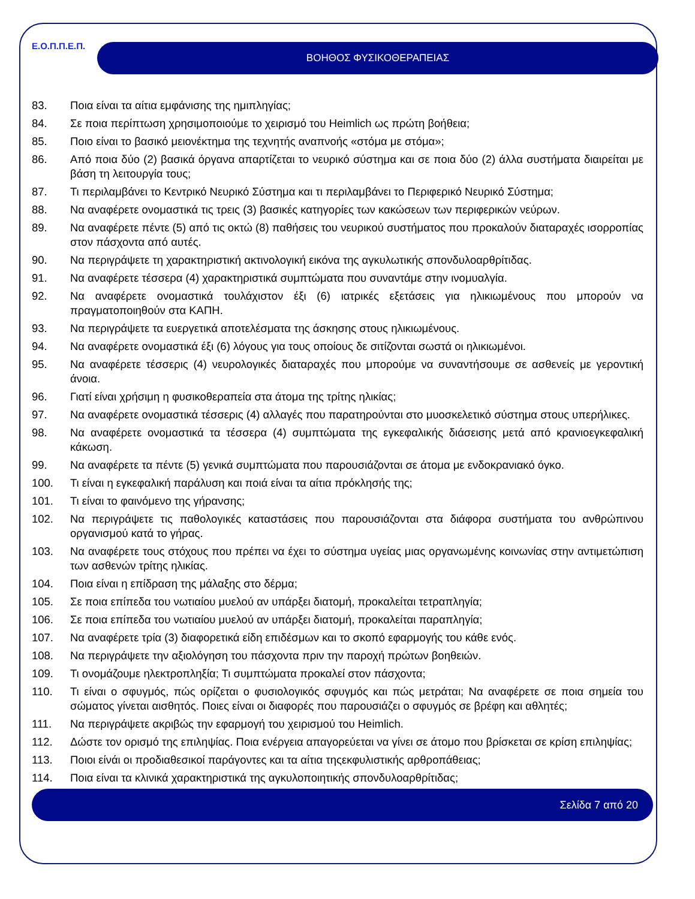Ε.Ο.Π.Π.Ε.Π.
ΒΟΗΘΟΣ ΦΥΣΙΚΟΘΕΡΑΠΕΙΑΣ
83. Ποια είναι τα αίτια εμφάνισης της ημιπληγίας;
84. Σε ποια περίπτωση χρησιμοποιούμε το χειρισμό του Heimlich ως πρώτη βοήθεια;
85. Ποιο είναι το βασικό μειονέκτημα της τεχνητής αναπνοής «στόμα με στόμα»;
86. Από ποια δύο (2) βασικά όργανα απαρτίζεται το νευρικό σύστημα και σε ποια δύο (2) άλλα συστήματα διαιρείται με βάση τη λειτουργία τους;
87. Τι περιλαμβάνει το Κεντρικό Νευρικό Σύστημα και τι περιλαμβάνει το Περιφερικό Νευρικό Σύστημα;
88. Να αναφέρετε ονομαστικά τις τρεις (3) βασικές κατηγορίες των κακώσεων των περιφερικών νεύρων.
89. Να αναφέρετε πέντε (5) από τις οκτώ (8) παθήσεις του νευρικού συστήματος που προκαλούν διαταραχές ισορροπίας στον πάσχοντα από αυτές.
90. Να περιγράψετε τη χαρακτηριστική ακτινολογική εικόνα της αγκυλωτικής σπονδυλοαρθρίτιδας.
91. Να αναφέρετε τέσσερα (4) χαρακτηριστικά συμπτώματα που συναντάμε στην ινομυαλγία.
92. Να αναφέρετε ονομαστικά τουλάχιστον έξι (6) ιατρικές εξετάσεις για ηλικιωμένους που μπορούν να πραγματοποιηθούν στα ΚΑΠΗ.
93. Να περιγράψετε τα ευεργετικά αποτελέσματα της άσκησης στους ηλικιωμένους.
94. Να αναφέρετε ονομαστικά έξι (6) λόγους για τους οποίους δε σιτίζονται σωστά οι ηλικιωμένοι.
95. Να αναφέρετε τέσσερις (4) νευρολογικές διαταραχές που μπορούμε να συναντήσουμε σε ασθενείς με γεροντική άνοια.
96. Γιατί είναι χρήσιμη η φυσικοθεραπεία στα άτομα της τρίτης ηλικίας;
97. Να αναφέρετε ονομαστικά τέσσερις (4) αλλαγές που παρατηρούνται στο μυοσκελετικό σύστημα στους υπερήλικες.
98. Να αναφέρετε ονομαστικά τα τέσσερα (4) συμπτώματα της εγκεφαλικής διάσεισης μετά από κρανιοεγκεφαλική κάκωση.
99. Να αναφέρετε τα πέντε (5) γενικά συμπτώματα που παρουσιάζονται σε άτομα με ενδοκρανιακό όγκο.
100. Τι είναι η εγκεφαλική παράλυση και ποιά είναι τα αίτια πρόκλησής της;
101. Τι είναι το φαινόμενο της γήρανσης;
102. Να περιγράψετε τις παθολογικές καταστάσεις που παρουσιάζονται στα διάφορα συστήματα του ανθρώπινου οργανισμού κατά το γήρας.
103. Να αναφέρετε τους στόχους που πρέπει να έχει το σύστημα υγείας μιας οργανωμένης κοινωνίας στην αντιμετώπιση των ασθενών τρίτης ηλικίας.
104. Ποια είναι η επίδραση της μάλαξης στο δέρμα;
105. Σε ποια επίπεδα του νωτιαίου μυελού αν υπάρξει διατομή, προκαλείται τετραπληγία;
106. Σε ποια επίπεδα του νωτιαίου μυελού αν υπάρξει διατομή, προκαλείται παραπληγία;
107. Να αναφέρετε τρία (3) διαφορετικά είδη επιδέσμων και το σκοπό εφαρμογής του κάθε ενός.
108. Να περιγράψετε την αξιολόγηση του πάσχοντα πριν την παροχή πρώτων βοηθειών.
109. Τι ονομάζουμε ηλεκτροπληξία; Τι συμπτώματα προκαλεί στον πάσχοντα;
110. Τι είναι ο σφυγμός, πώς ορίζεται ο φυσιολογικός σφυγμός και πώς μετράται; Να αναφέρετε σε ποια σημεία του σώματος γίνεται αισθητός. Ποιες είναι οι διαφορές που παρουσιάζει ο σφυγμός σε βρέφη και αθλητές;
111. Να περιγράψετε ακριβώς την εφαρμογή του χειρισμού του Heimlich.
112. Δώστε τον ορισμό της επιληψίας. Ποια ενέργεια απαγορεύεται να γίνει σε άτομο που βρίσκεται σε κρίση επιληψίας;
113. Ποιοι είνάι οι προδιαθεσικοί παράγοντες και τα αίτια τηςεκφυλιστικής αρθροπάθειας;
114. Ποια είναι τα κλινικά χαρακτηριστικά της αγκυλοποιητικής σπονδυλοαρθρίτιδας;
Σελίδα 7 από 20